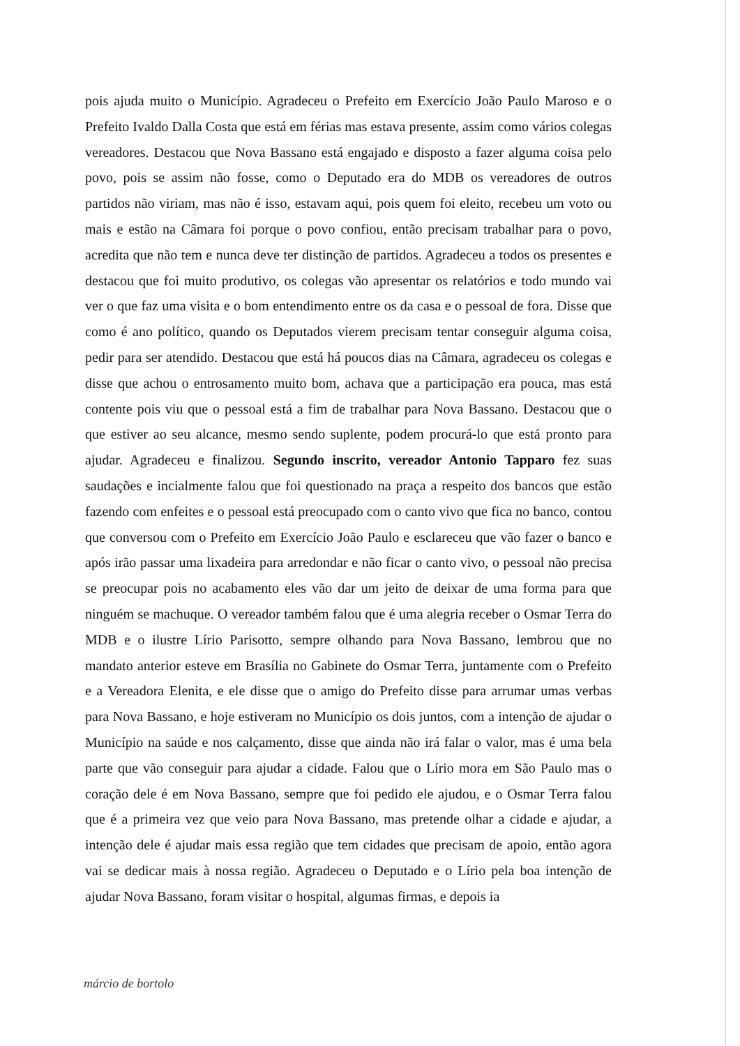pois ajuda muito o Município. Agradeceu o Prefeito em Exercício João Paulo Maroso e o Prefeito Ivaldo Dalla Costa que está em férias mas estava presente, assim como vários colegas vereadores. Destacou que Nova Bassano está engajado e disposto a fazer alguma coisa pelo povo, pois se assim não fosse, como o Deputado era do MDB os vereadores de outros partidos não viriam, mas não é isso, estavam aqui, pois quem foi eleito, recebeu um voto ou mais e estão na Câmara foi porque o povo confiou, então precisam trabalhar para o povo, acredita que não tem e nunca deve ter distinção de partidos. Agradeceu a todos os presentes e destacou que foi muito produtivo, os colegas vão apresentar os relatórios e todo mundo vai ver o que faz uma visita e o bom entendimento entre os da casa e o pessoal de fora. Disse que como é ano político, quando os Deputados vierem precisam tentar conseguir alguma coisa, pedir para ser atendido. Destacou que está há poucos dias na Câmara, agradeceu os colegas e disse que achou o entrosamento muito bom, achava que a participação era pouca, mas está contente pois viu que o pessoal está a fim de trabalhar para Nova Bassano. Destacou que o que estiver ao seu alcance, mesmo sendo suplente, podem procurá-lo que está pronto para ajudar. Agradeceu e finalizou. Segundo inscrito, vereador Antonio Tapparo fez suas saudações e incialmente falou que foi questionado na praça a respeito dos bancos que estão fazendo com enfeites e o pessoal está preocupado com o canto vivo que fica no banco, contou que conversou com o Prefeito em Exercício João Paulo e esclareceu que vão fazer o banco e após irão passar uma lixadeira para arredondar e não ficar o canto vivo, o pessoal não precisa se preocupar pois no acabamento eles vão dar um jeito de deixar de uma forma para que ninguém se machuque. O vereador também falou que é uma alegria receber o Osmar Terra do MDB e o ilustre Lírio Parisotto, sempre olhando para Nova Bassano, lembrou que no mandato anterior esteve em Brasília no Gabinete do Osmar Terra, juntamente com o Prefeito e a Vereadora Elenita, e ele disse que o amigo do Prefeito disse para arrumar umas verbas para Nova Bassano, e hoje estiveram no Município os dois juntos, com a intenção de ajudar o Município na saúde e nos calçamento, disse que ainda não irá falar o valor, mas é uma bela parte que vão conseguir para ajudar a cidade. Falou que o Lírio mora em São Paulo mas o coração dele é em Nova Bassano, sempre que foi pedido ele ajudou, e o Osmar Terra falou que é a primeira vez que veio para Nova Bassano, mas pretende olhar a cidade e ajudar, a intenção dele é ajudar mais essa região que tem cidades que precisam de apoio, então agora vai se dedicar mais à nossa região. Agradeceu o Deputado e o Lírio pela boa intenção de ajudar Nova Bassano, foram visitar o hospital, algumas firmas, e depois ia
márcio de bortolo